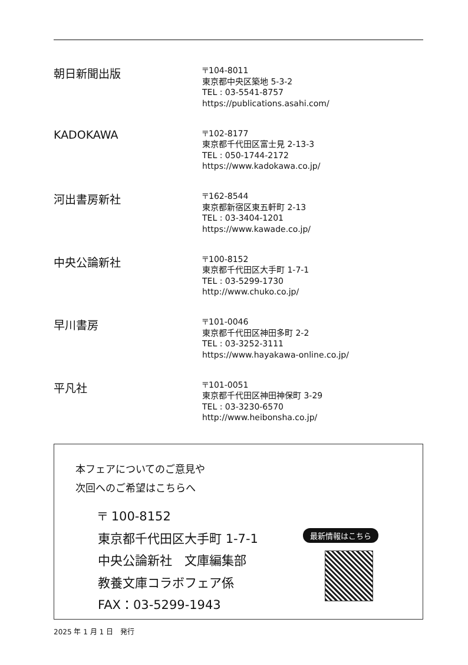朝日新聞出版
〒104-8011
東京都中央区築地 5-3-2
TEL : 03-5541-8757
https://publications.asahi.com/
KADOKAWA
〒102-8177
東京都千代田区富士見 2-13-3
TEL : 050-1744-2172
https://www.kadokawa.co.jp/
河出書房新社
〒162-8544
東京都新宿区東五軒町 2-13
TEL : 03-3404-1201
https://www.kawade.co.jp/
中央公論新社
〒100-8152
東京都千代田区大手町 1-7-1
TEL : 03-5299-1730
http://www.chuko.co.jp/
早川書房
〒101-0046
東京都千代田区神田多町 2-2
TEL : 03-3252-3111
https://www.hayakawa-online.co.jp/
平凡社
〒101-0051
東京都千代田区神田神保町 3-29
TEL : 03-3230-6570
http://www.heibonsha.co.jp/
本フェアについてのご意見や
次回へのご希望はこちらへ
〒 100-8152
東京都千代田区大手町 1-7-1
中央公論新社　文庫編集部
教養文庫コラボフェア係
FAX：03-5299-1943
最新情報はこちら
2025 年 1 月 1 日　発行